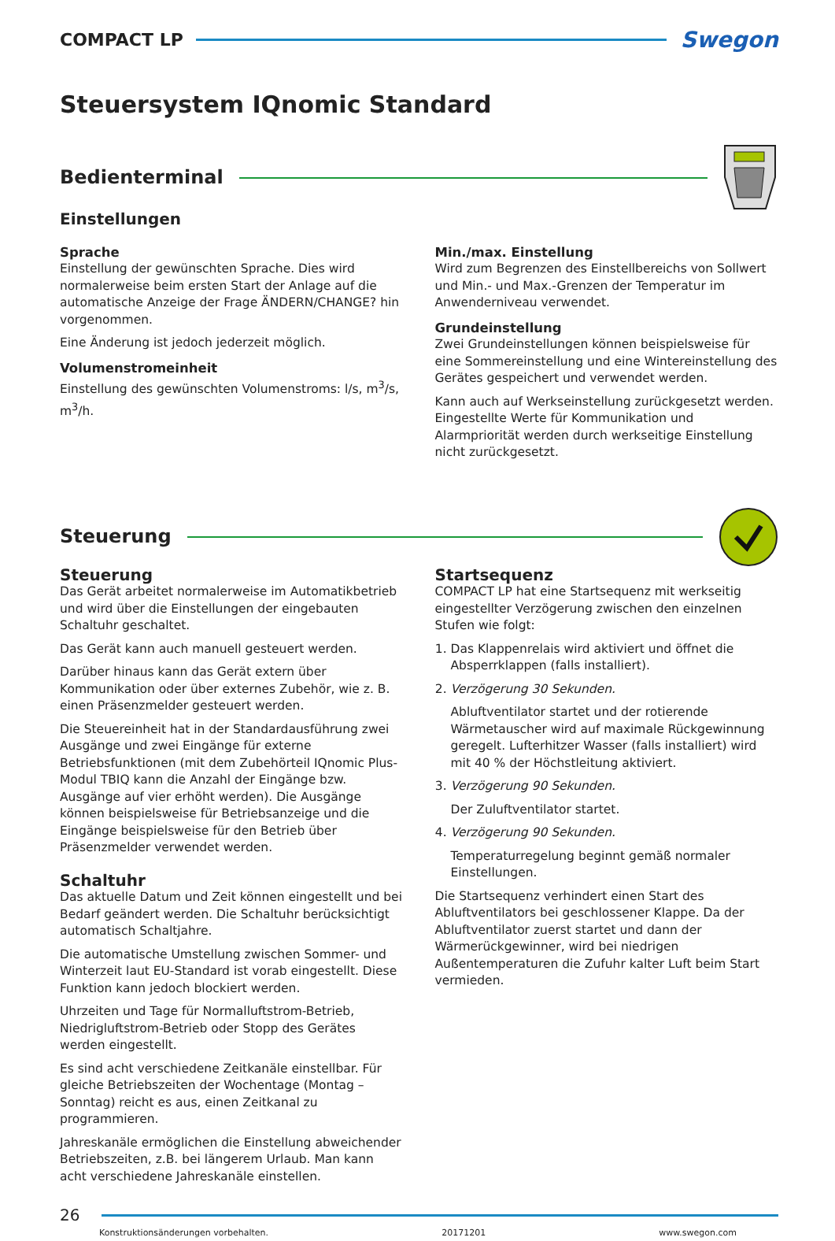COMPACT LP
Swegon
Steuersystem IQnomic Standard
Bedienterminal
Einstellungen
Sprache
Einstellung der gewünschten Sprache. Dies wird normalerweise beim ersten Start der Anlage auf die automatische Anzeige der Frage ÄNDERN/CHANGE? hin vorgenommen.
Eine Änderung ist jedoch jederzeit möglich.
Volumenstromeinheit
Einstellung des gewünschten Volumenstroms: l/s, m<sup>3</sup>/s, m<sup>3</sup>/h.
Min./max. Einstellung
Wird zum Begrenzen des Einstellbereichs von Sollwert und Min.- und Max.-Grenzen der Temperatur im Anwenderniveau verwendet.
Grundeinstellung
Zwei Grundeinstellungen können beispielsweise für eine Sommereinstellung und eine Wintereinstellung des Gerätes gespeichert und verwendet werden.
Kann auch auf Werkseinstellung zurückgesetzt werden. Eingestellte Werte für Kommunikation und Alarmpriorität werden durch werkseitige Einstellung nicht zurückgesetzt.
Steuerung
Steuerung
Das Gerät arbeitet normalerweise im Automatikbetrieb und wird über die Einstellungen der eingebauten Schaltuhr geschaltet.
Das Gerät kann auch manuell gesteuert werden.
Darüber hinaus kann das Gerät extern über Kommunikation oder über externes Zubehör, wie z. B. einen Präsenzmelder gesteuert werden.
Die Steuereinheit hat in der Standardausführung zwei Ausgänge und zwei Eingänge für externe Betriebsfunktionen (mit dem Zubehörteil IQnomic Plus-Modul TBIQ kann die Anzahl der Eingänge bzw. Ausgänge auf vier erhöht werden). Die Ausgänge können beispielsweise für Betriebsanzeige und die Eingänge beispielsweise für den Betrieb über Präsenzmelder verwendet werden.
Schaltuhr
Das aktuelle Datum und Zeit können eingestellt und bei Bedarf geändert werden. Die Schaltuhr berücksichtigt automatisch Schaltjahre.
Die automatische Umstellung zwischen Sommer- und Winterzeit laut EU-Standard ist vorab eingestellt. Diese Funktion kann jedoch blockiert werden.
Uhrzeiten und Tage für Normalluftstrom-Betrieb, Niedrigluftstrom-Betrieb oder Stopp des Gerätes werden eingestellt.
Es sind acht verschiedene Zeitkanäle einstellbar. Für gleiche Betriebszeiten der Wochentage (Montag – Sonntag) reicht es aus, einen Zeitkanal zu programmieren.
Jahreskanäle ermöglichen die Einstellung abweichender Betriebszeiten, z.B. bei längerem Urlaub. Man kann acht verschiedene Jahreskanäle einstellen.
Startsequenz
COMPACT LP hat eine Startsequenz mit werkseitig eingestellter Verzögerung zwischen den einzelnen Stufen wie folgt:
1. Das Klappenrelais wird aktiviert und öffnet die Absperrklappen (falls installiert).
2. Verzögerung 30 Sekunden.
Abluftventilator startet und der rotierende Wärmetauscher wird auf maximale Rückgewinnung geregelt. Lufterhitzer Wasser (falls installiert) wird mit 40 % der Höchstleitung aktiviert.
3. Verzögerung 90 Sekunden.
Der Zuluftventilator startet.
4. Verzögerung 90 Sekunden.
Temperaturregelung beginnt gemäß normaler Einstellungen.
Die Startsequenz verhindert einen Start des Abluftventilators bei geschlossener Klappe. Da der Abluftventilator zuerst startet und dann der Wärmerückgewinner, wird bei niedrigen Außentemperaturen die Zufuhr kalter Luft beim Start vermieden.
26
Konstruktionsänderungen vorbehalten. 20171201 www.swegon.com